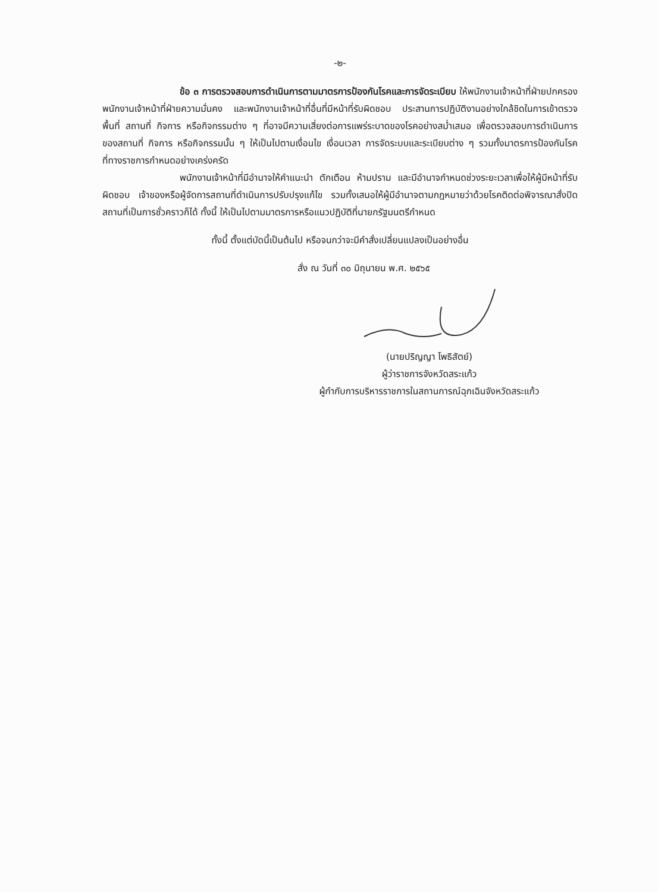-๒-
ข้อ ๓ การตรวจสอบการดำเนินการตามมาตรการป้องกันโรคและการจัดระเบียบ ให้พนักงานเจ้าหน้าที่ฝ่ายปกครอง พนักงานเจ้าหน้าที่ฝ่ายความมั่นคง และพนักงานเจ้าหน้าที่อื่นที่มีหน้าที่รับผิดชอบ ประสานการปฏิบัติงานอย่างใกล้ชิดในการเข้าตรวจพื้นที่ สถานที่ กิจการ หรือกิจกรรมต่าง ๆ ที่อาจมีความเสี่ยงต่อการแพร่ระบาดของโรคอย่างสม่ำเสมอ เพื่อตรวจสอบการดำเนินการของสถานที่ กิจการ หรือกิจกรรมนั้น ๆ ให้เป็นไปตามเงื่อนไข เงื่อนเวลา การจัดระบบและระเบียบต่าง ๆ รวมทั้งมาตรการป้องกันโรคที่ทางราชการกำหนดอย่างเคร่งครัด
พนักงานเจ้าหน้าที่มีอำนาจให้คำแนะนำ ตักเตือน ห้ามปราม และมีอำนาจกำหนดช่วงระยะเวลาเพื่อให้ผู้มีหน้าที่รับผิดชอบ เจ้าของหรือผู้จัดการสถานที่ดำเนินการปรับปรุงแก้ไข รวมทั้งเสนอให้ผู้มีอำนาจตามกฎหมายว่าด้วยโรคติดต่อพิจารณาสั่งปิดสถานที่เป็นการชั่วคราวก็ได้ ทั้งนี้ ให้เป็นไปตามมาตรการหรือแนวปฏิบัติที่นายกรัฐมนตรีกำหนด
ทั้งนี้ ตั้งแต่บัดนี้เป็นต้นไป หรือจนกว่าจะมีคำสั่งเปลี่ยนแปลงเป็นอย่างอื่น
สั่ง ณ วันที่ ๓๐ มิถุนายน พ.ศ. ๒๕๖๕
(นายปริญญา โพธิสัตย์)
ผู้ว่าราชการจังหวัดสระแก้ว
ผู้กำกับการบริหารราชการในสถานการณ์ฉุกเฉินจังหวัดสระแก้ว